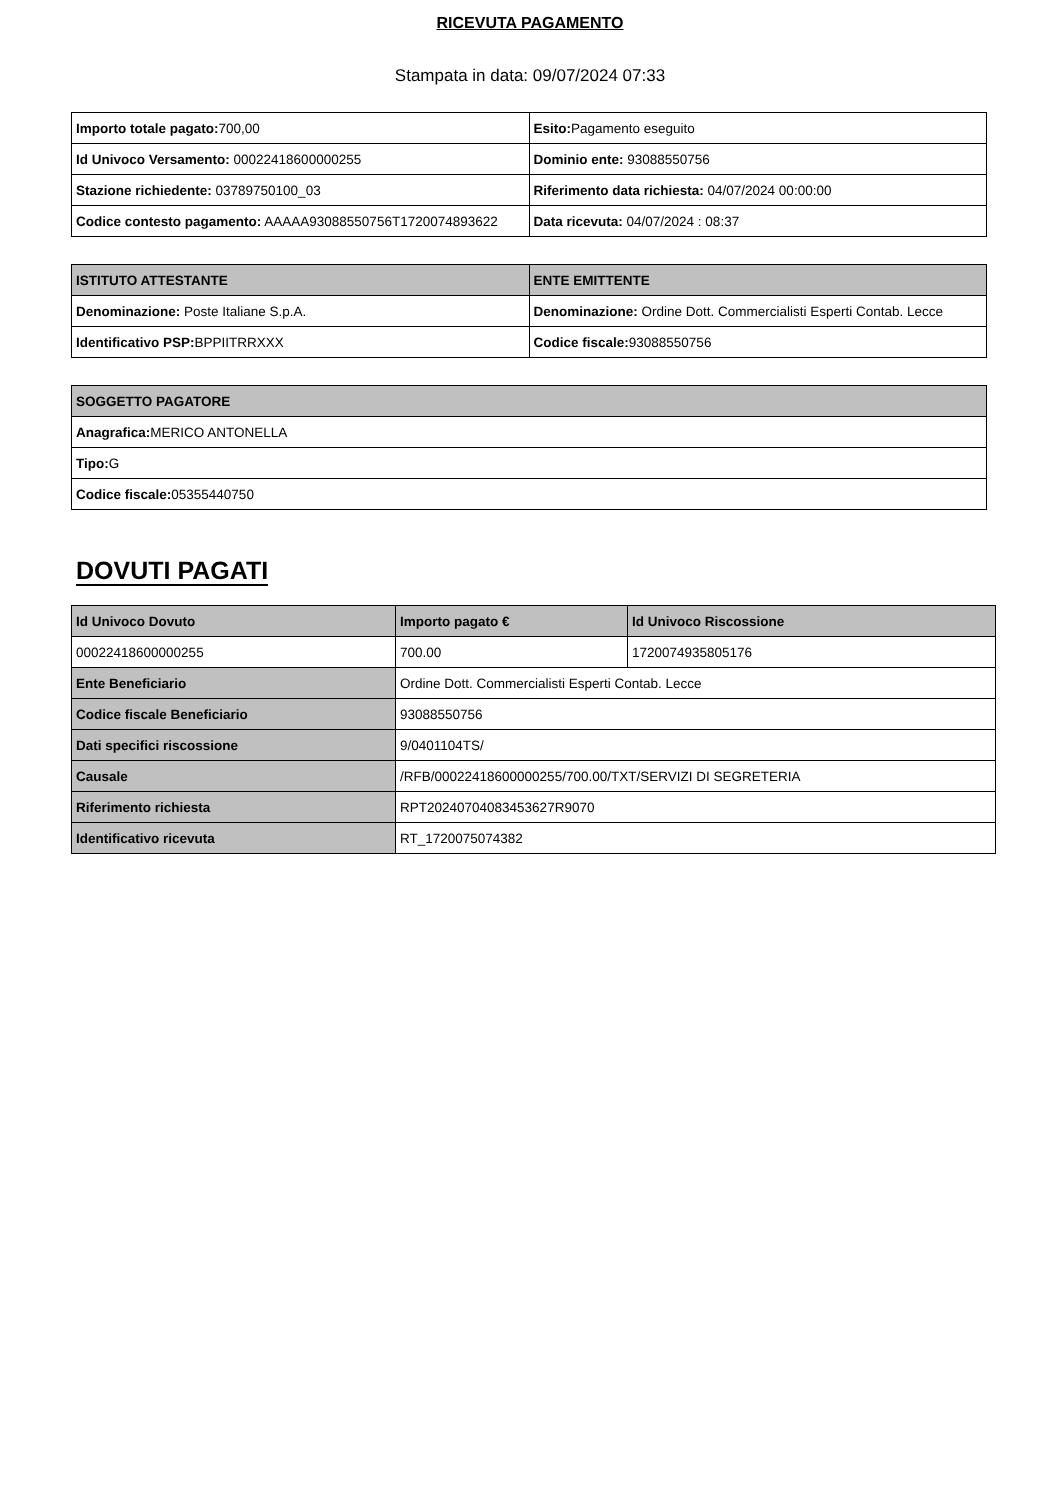RICEVUTA PAGAMENTO
Stampata in data: 09/07/2024 07:33
| Importo totale pagato: 700,00 | Esito: Pagamento eseguito |
| Id Univoco Versamento: 00022418600000255 | Dominio ente: 93088550756 |
| Stazione richiedente: 03789750100_03 | Riferimento data richiesta: 04/07/2024 00:00:00 |
| Codice contesto pagamento: AAAAA93088550756T1720074893622 | Data ricevuta: 04/07/2024 : 08:37 |
| ISTITUTO ATTESTANTE | ENTE EMITTENTE |
| --- | --- |
| Denominazione: Poste Italiane S.p.A. | Denominazione: Ordine Dott. Commercialisti Esperti Contab. Lecce |
| Identificativo PSP: BPPIITRRXXX | Codice fiscale: 93088550756 |
| SOGGETTO PAGATORE |
| --- |
| Anagrafica: MERICO ANTONELLA |
| Tipo: G |
| Codice fiscale: 05355440750 |
DOVUTI PAGATI
| Id Univoco Dovuto | Importo pagato € | Id Univoco Riscossione |
| --- | --- | --- |
| 00022418600000255 | 700.00 | 1720074935805176 |
| Ente Beneficiario | Ordine Dott. Commercialisti Esperti Contab. Lecce | |
| Codice fiscale Beneficiario | 93088550756 | |
| Dati specifici riscossione | 9/0401104TS/ | |
| Causale | /RFB/00022418600000255/700.00/TXT/SERVIZI DI SEGRETERIA | |
| Riferimento richiesta | RPT20240704083453627R9070 | |
| Identificativo ricevuta | RT_1720075074382 | |